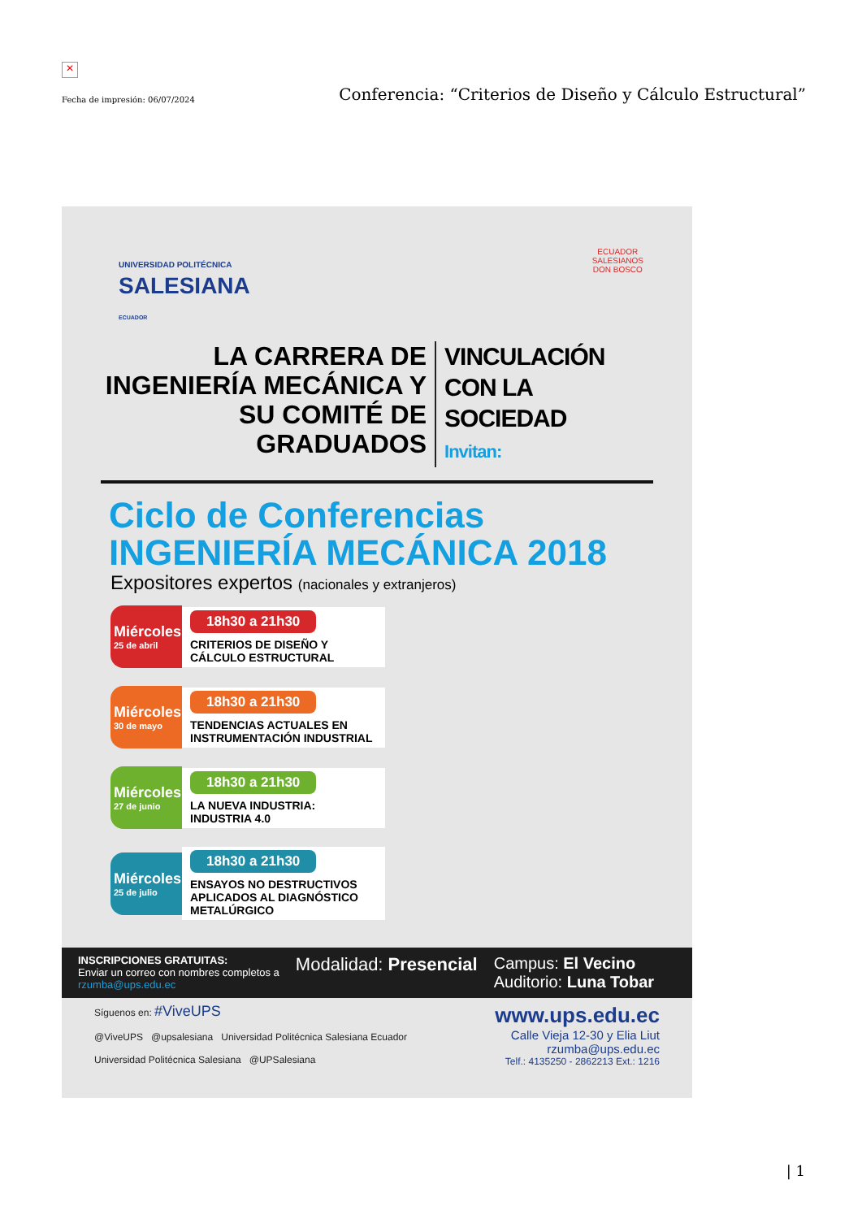✕
Fecha de impresión: 06/07/2024 Conferencia: “Criterios de Diseño y Cálculo Estructural”
UNIVERSIDAD POLITÉCNICA
SALESIANA
ECUADOR
ECUADOR
SALESIANOS
DON BOSCO
LA CARRERA DE INGENIERÍA MECÁNICA Y SU COMITÉ DE GRADUADOS
VINCULACIÓN
CON LA SOCIEDAD
Invitan:
Ciclo de Conferencias
INGENIERÍA MECÁNICA 2018
Expositores expertos (nacionales y extranjeros)
Miércoles
25 de abril
18h30 a 21h30
CRITERIOS DE DISEÑO Y CÁLCULO ESTRUCTURAL
Miércoles
30 de mayo
18h30 a 21h30
TENDENCIAS ACTUALES EN INSTRUMENTACIÓN INDUSTRIAL
Miércoles
27 de junio
18h30 a 21h30
LA NUEVA INDUSTRIA: INDUSTRIA 4.0
Miércoles
25 de julio
18h30 a 21h30
ENSAYOS NO DESTRUCTIVOS APLICADOS AL DIAGNÓSTICO METALÚRGICO
INSCRIPCIONES GRATUITAS:
Enviar un correo con nombres completos a
rzumba@ups.edu.ec
Modalidad: Presencial Campus: El Vecino
Auditorio: Luna Tobar
Síguenos en: #ViveUPS
@ViveUPS @upsalesiana Universidad Politécnica Salesiana Ecuador
Universidad Politécnica Salesiana @UPSalesiana
www.ups.edu.ec
Calle Vieja 12-30 y Elia Liut
rzumba@ups.edu.ec
Telf.: 4135250 - 2862213 Ext.: 1216
| 1